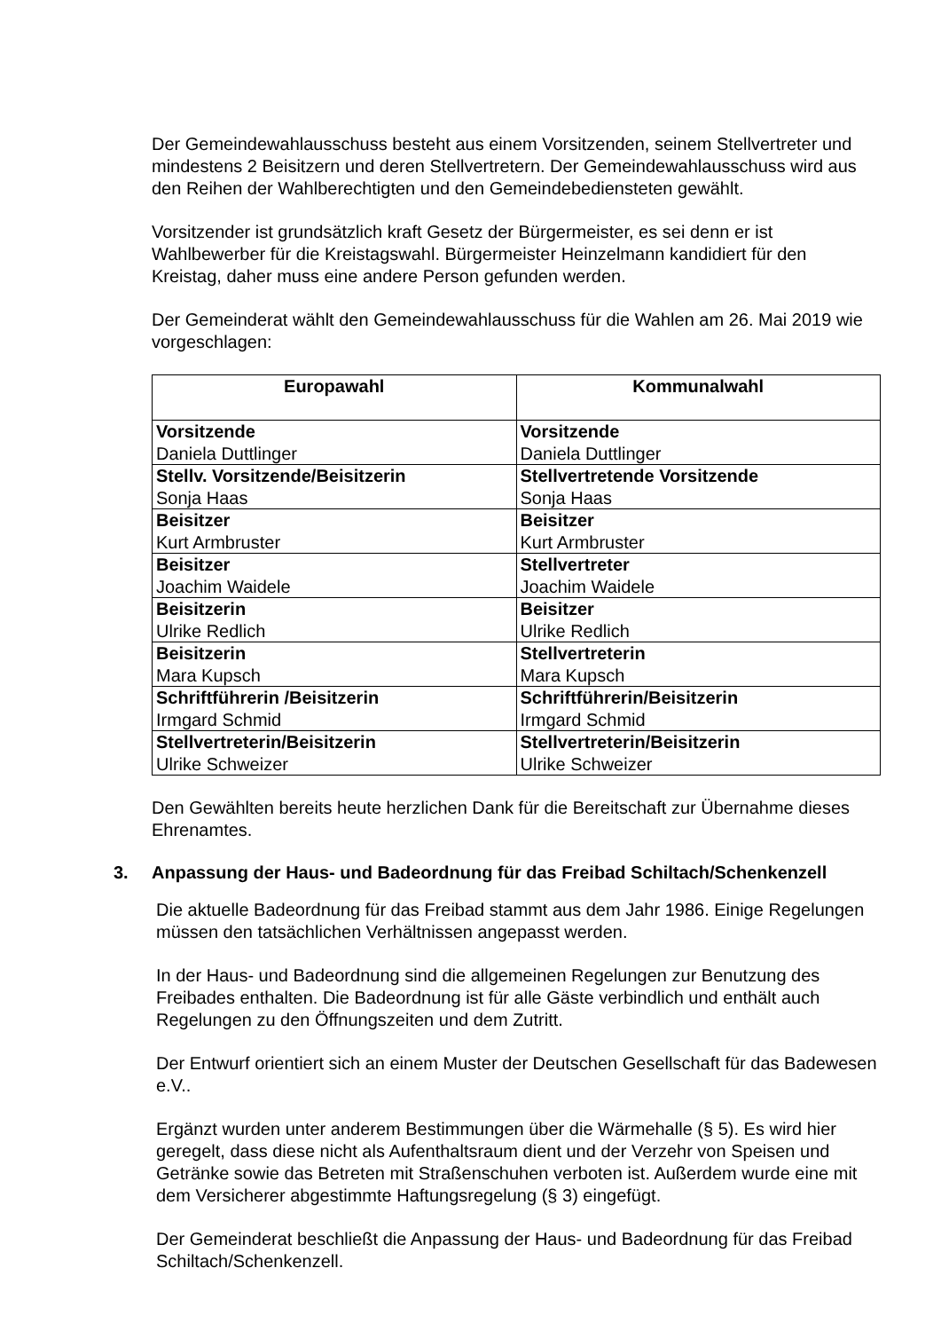Der Gemeindewahlausschuss besteht aus einem Vorsitzenden, seinem Stellvertreter und mindestens 2 Beisitzern und deren Stellvertretern. Der Gemeindewahlausschuss wird aus den Reihen der Wahlberechtigten und den Gemeindebediensteten gewählt.
Vorsitzender ist grundsätzlich kraft Gesetz der Bürgermeister, es sei denn er ist Wahlbewerber für die Kreistagswahl. Bürgermeister Heinzelmann kandidiert für den Kreistag, daher muss eine andere Person gefunden werden.
Der Gemeinderat wählt den Gemeindewahlausschuss für die Wahlen am 26. Mai 2019 wie vorgeschlagen:
| Europawahl | Kommunalwahl |
| --- | --- |
| Vorsitzende Daniela Duttlinger | Vorsitzende Daniela Duttlinger |
| Stellv. Vorsitzende/Beisitzerin Sonja Haas | Stellvertretende Vorsitzende Sonja Haas |
| Beisitzer Kurt Armbruster | Beisitzer Kurt Armbruster |
| Beisitzer Joachim Waidele | Stellvertreter Joachim Waidele |
| Beisitzerin Ulrike Redlich | Beisitzer Ulrike Redlich |
| Beisitzerin Mara Kupsch | Stellvertreterin Mara Kupsch |
| Schriftführerin /Beisitzerin Irmgard Schmid | Schriftführerin/Beisitzerin Irmgard Schmid |
| Stellvertreterin/Beisitzerin Ulrike Schweizer | Stellvertreterin/Beisitzerin Ulrike Schweizer |
Den Gewählten bereits heute herzlichen Dank für die Bereitschaft zur Übernahme dieses Ehrenamtes.
3. Anpassung der Haus- und Badeordnung für das Freibad Schiltach/Schenkenzell
Die aktuelle Badeordnung für das Freibad stammt aus dem Jahr 1986. Einige Regelungen müssen den tatsächlichen Verhältnissen angepasst werden.
In der Haus- und Badeordnung sind die allgemeinen Regelungen zur Benutzung des Freibades enthalten. Die Badeordnung ist für alle Gäste verbindlich und enthält auch Regelungen zu den Öffnungszeiten und dem Zutritt.
Der Entwurf orientiert sich an einem Muster der Deutschen Gesellschaft für das Badewesen e.V..
Ergänzt wurden unter anderem Bestimmungen über die Wärmehalle (§ 5). Es wird hier geregelt, dass diese nicht als Aufenthaltsraum dient und der Verzehr von Speisen und Getränke sowie das Betreten mit Straßenschuhen verboten ist. Außerdem wurde eine mit dem Versicherer abgestimmte Haftungsregelung (§ 3) eingefügt.
Der Gemeinderat beschließt die Anpassung der Haus- und Badeordnung für das Freibad Schiltach/Schenkenzell.